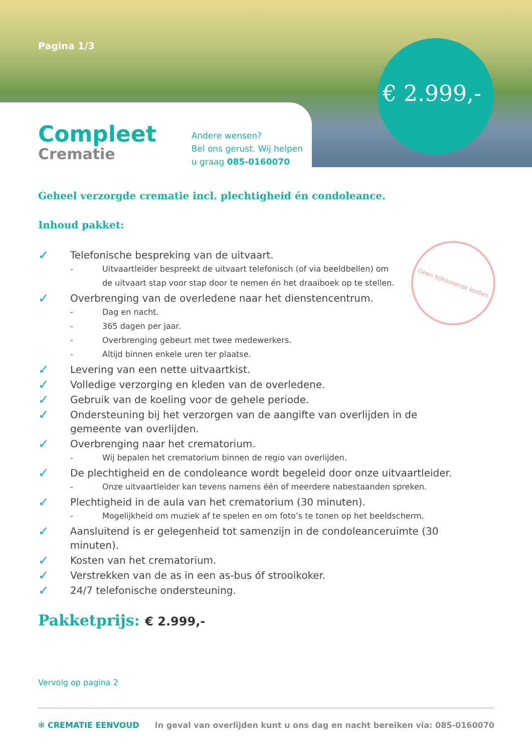Pagina 1/3
€ 2.999,-
Compleet
Crematie
Andere wensen?
Bel ons gerust. Wij helpen
u graag 085-0160070
Geen bijkomende kosten
Geheel verzorgde crematie incl. plechtigheid én condoleance.
Inhoud pakket:
✓ Telefonische bespreking van de uitvaart.
- Uitvaartleider bespreekt de uitvaart telefonisch (of via beeldbellen) om
de uitvaart stap voor stap door te nemen én het draaiboek op te stellen.
✓ Overbrenging van de overledene naar het dienstencentrum.
- Dag en nacht.
- 365 dagen per jaar.
- Overbrenging gebeurt met twee medewerkers.
- Altijd binnen enkele uren ter plaatse.
✓ Levering van een nette uitvaartkist.
✓ Volledige verzorging en kleden van de overledene.
✓ Gebruik van de koeling voor de gehele periode.
✓ Ondersteuning bij het verzorgen van de aangifte van overlijden in de
gemeente van overlijden.
✓ Overbrenging naar het crematorium.
- Wij bepalen het crematorium binnen de regio van overlijden.
✓ De plechtigheid en de condoleance wordt begeleid door onze uitvaartleider.
- Onze uitvaartleider kan tevens namens één of meerdere nabestaanden spreken.
✓ Plechtigheid in de aula van het crematorium (30 minuten).
- Mogelijkheid om muziek af te spelen en om foto’s te tonen op het beeldscherm.
✓ Aansluitend is er gelegenheid tot samenzijn in de condoleanceruimte (30 minuten).
✓ Kosten van het crematorium.
✓ Verstrekken van de as in een as-bus óf strooikoker.
✓ 24/7 telefonische ondersteuning.
Pakketprijs: € 2.999,-
Vervolg op pagina 2
✻ CREMATIE EENVOUD In geval van overlijden kunt u ons dag en nacht bereiken via: 085-0160070